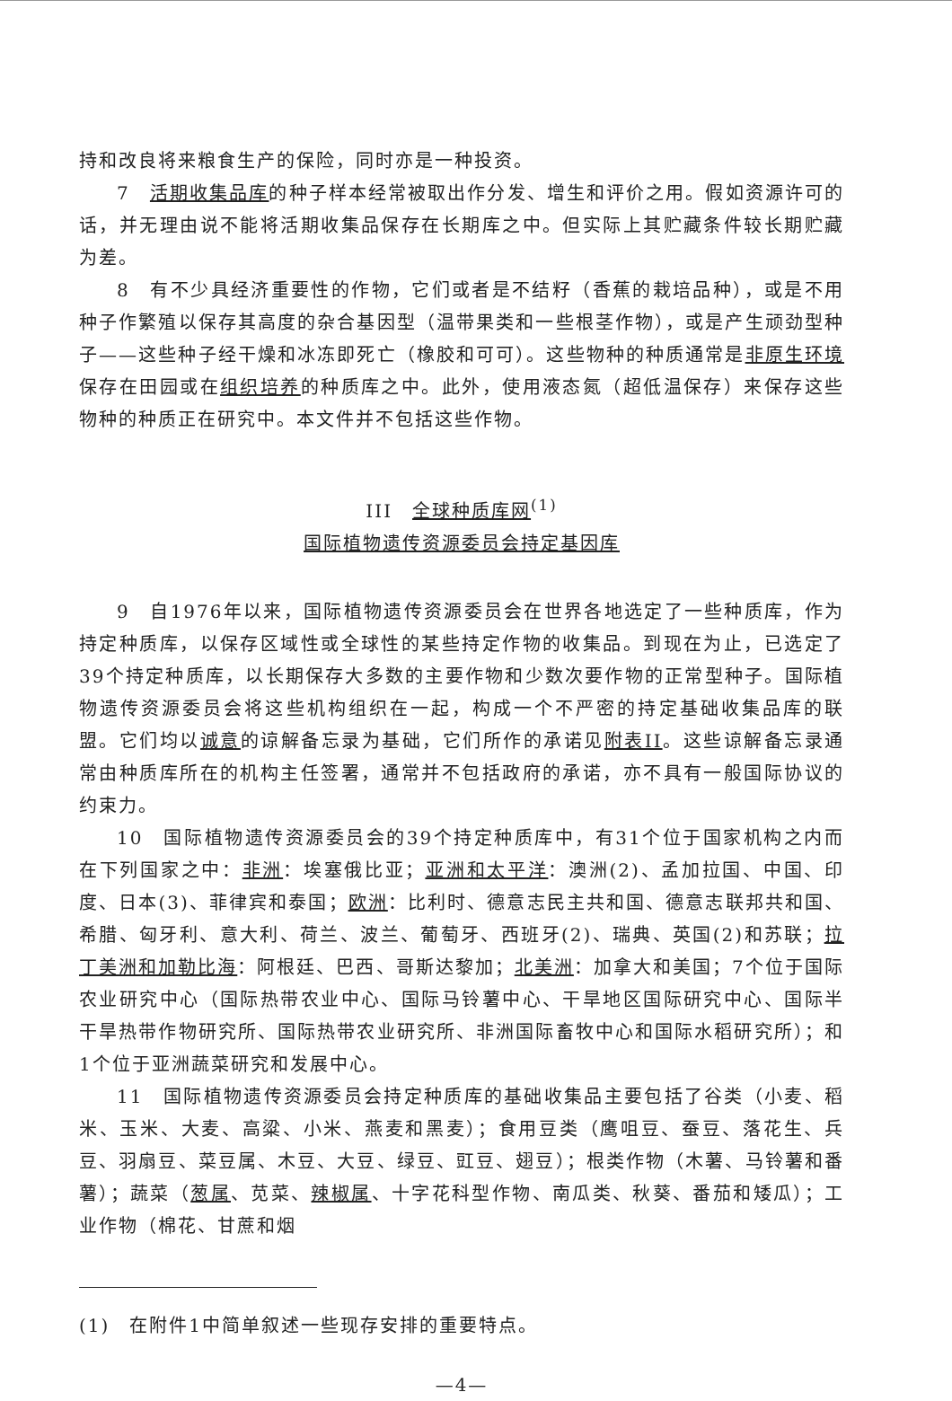持和改良将来粮食生产的保险，同时亦是一种投资。
7　活期收集品库的种子样本经常被取出作分发、增生和评价之用。假如资源许可的话，并无理由说不能将活期收集品保存在长期库之中。但实际上其贮藏条件较长期贮藏为差。
8　有不少具经济重要性的作物，它们或者是不结籽（香蕉的栽培品种），或是不用种子作繁殖以保存其高度的杂合基因型（温带果类和一些根茎作物），或是产生顽劲型种子——这些种子经干燥和冰冻即死亡（橡胶和可可）。这些物种的种质通常是非原生环境保存在田园或在组织培养的种质库之中。此外，使用液态氮（超低温保存）来保存这些物种的种质正在研究中。本文件并不包括这些作物。
III　全球种质库网<sup>(1)</sup>
国际植物遗传资源委员会持定基因库
9　自1976年以来，国际植物遗传资源委员会在世界各地选定了一些种质库，作为持定种质库，以保存区域性或全球性的某些持定作物的收集品。到现在为止，已选定了39个持定种质库，以长期保存大多数的主要作物和少数次要作物的正常型种子。国际植物遗传资源委员会将这些机构组织在一起，构成一个不严密的持定基础收集品库的联盟。它们均以诚意的谅解备忘录为基础，它们所作的承诺见附表II。这些谅解备忘录通常由种质库所在的机构主任签署，通常并不包括政府的承诺，亦不具有一般国际协议的约束力。
10　国际植物遗传资源委员会的39个持定种质库中，有31个位于国家机构之内而在下列国家之中：非洲：埃塞俄比亚；亚洲和太平洋：澳洲(2)、孟加拉国、中国、印度、日本(3)、菲律宾和泰国；欧洲：比利时、德意志民主共和国、德意志联邦共和国、希腊、匈牙利、意大利、荷兰、波兰、葡萄牙、西班牙(2)、瑞典、英国(2)和苏联；拉丁美洲和加勒比海：阿根廷、巴西、哥斯达黎加；北美洲：加拿大和美国；7个位于国际农业研究中心（国际热带农业中心、国际马铃薯中心、干旱地区国际研究中心、国际半干旱热带作物研究所、国际热带农业研究所、非洲国际畜牧中心和国际水稻研究所）；和1个位于亚洲蔬菜研究和发展中心。
11　国际植物遗传资源委员会持定种质库的基础收集品主要包括了谷类（小麦、稻米、玉米、大麦、高粱、小米、燕麦和黑麦）；食用豆类（鹰咀豆、蚕豆、落花生、兵豆、羽扇豆、菜豆属、木豆、大豆、绿豆、豇豆、翅豆）；根类作物（木薯、马铃薯和番薯）；蔬菜（葱属、苋菜、辣椒属、十字花科型作物、南瓜类、秋葵、番茄和矮瓜）；工业作物（棉花、甘蔗和烟
(1)　在附件1中简单叙述一些现存安排的重要特点。
—4—